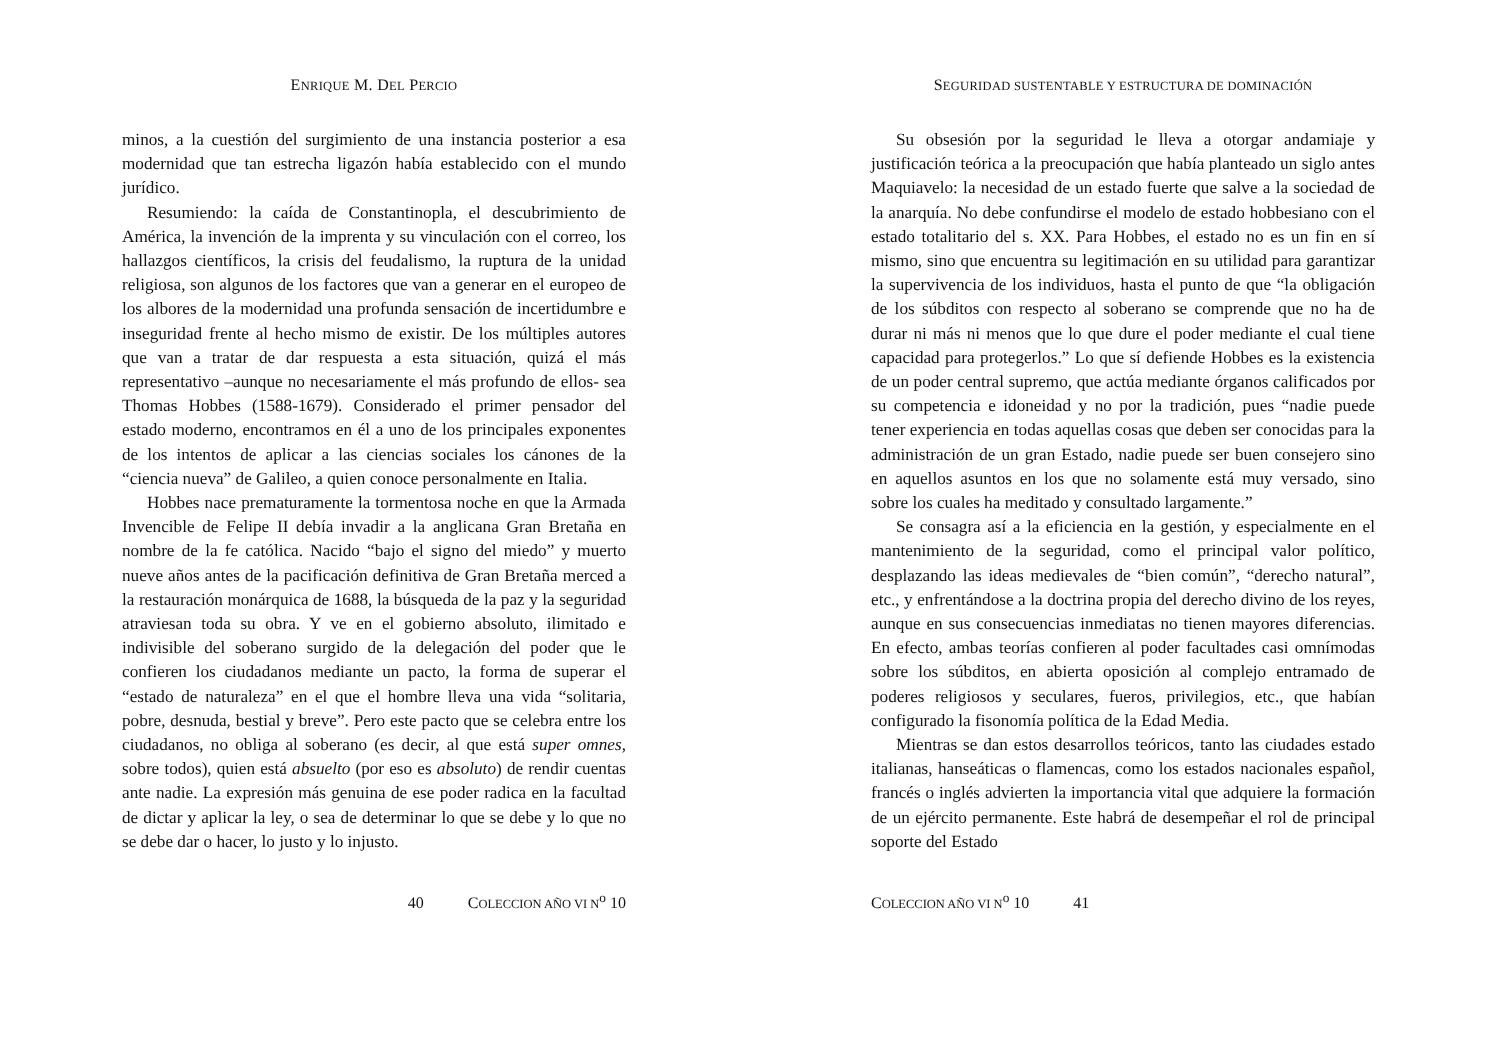ENRIQUE M. DEL PERCIO
minos, a la cuestión del surgimiento de una instancia posterior a esa modernidad que tan estrecha ligazón había establecido con el mundo jurídico.
Resumiendo: la caída de Constantinopla, el descubrimiento de América, la invención de la imprenta y su vinculación con el correo, los hallazgos científicos, la crisis del feudalismo, la ruptura de la unidad religiosa, son algunos de los factores que van a generar en el europeo de los albores de la modernidad una profunda sensación de incertidumbre e inseguridad frente al hecho mismo de existir. De los múltiples autores que van a tratar de dar respuesta a esta situación, quizá el más representativo –aunque no necesariamente el más profundo de ellos- sea Thomas Hobbes (1588-1679). Considerado el primer pensador del estado moderno, encontramos en él a uno de los principales exponentes de los intentos de aplicar a las ciencias sociales los cánones de la “ciencia nueva” de Galileo, a quien conoce personalmente en Italia.
Hobbes nace prematuramente la tormentosa noche en que la Armada Invencible de Felipe II debía invadir a la anglicana Gran Bretaña en nombre de la fe católica. Nacido “bajo el signo del miedo” y muerto nueve años antes de la pacificación definitiva de Gran Bretaña merced a la restauración monárquica de 1688, la búsqueda de la paz y la seguridad atraviesan toda su obra. Y ve en el gobierno absoluto, ilimitado e indivisible del soberano surgido de la delegación del poder que le confieren los ciudadanos mediante un pacto, la forma de superar el “estado de naturaleza” en el que el hombre lleva una vida “solitaria, pobre, desnuda, bestial y breve”. Pero este pacto que se celebra entre los ciudadanos, no obliga al soberano (es decir, al que está super omnes, sobre todos), quien está absuelto (por eso es absoluto) de rendir cuentas ante nadie. La expresión más genuina de ese poder radica en la facultad de dictar y aplicar la ley, o sea de determinar lo que se debe y lo que no se debe dar o hacer, lo justo y lo injusto.
40 COLECCION AÑO VI N<sup>o</sup> 10
SEGURIDAD SUSTENTABLE Y ESTRUCTURA DE DOMINACIÓN
Su obsesión por la seguridad le lleva a otorgar andamiaje y justificación teórica a la preocupación que había planteado un siglo antes Maquiavelo: la necesidad de un estado fuerte que salve a la sociedad de la anarquía. No debe confundirse el modelo de estado hobbesiano con el estado totalitario del s. XX. Para Hobbes, el estado no es un fin en sí mismo, sino que encuentra su legitimación en su utilidad para garantizar la supervivencia de los individuos, hasta el punto de que “la obligación de los súbditos con respecto al soberano se comprende que no ha de durar ni más ni menos que lo que dure el poder mediante el cual tiene capacidad para protegerlos.” Lo que sí defiende Hobbes es la existencia de un poder central supremo, que actúa mediante órganos calificados por su competencia e idoneidad y no por la tradición, pues “nadie puede tener experiencia en todas aquellas cosas que deben ser conocidas para la administración de un gran Estado, nadie puede ser buen consejero sino en aquellos asuntos en los que no solamente está muy versado, sino sobre los cuales ha meditado y consultado largamente.”
Se consagra así a la eficiencia en la gestión, y especialmente en el mantenimiento de la seguridad, como el principal valor político, desplazando las ideas medievales de “bien común”, “derecho natural”, etc., y enfrentándose a la doctrina propia del derecho divino de los reyes, aunque en sus consecuencias inmediatas no tienen mayores diferencias. En efecto, ambas teorías confieren al poder facultades casi omnímodas sobre los súbditos, en abierta oposición al complejo entramado de poderes religiosos y seculares, fueros, privilegios, etc., que habían configurado la fisonomía política de la Edad Media.
Mientras se dan estos desarrollos teóricos, tanto las ciudades estado italianas, hanseáticas o flamencas, como los estados nacionales español, francés o inglés advierten la importancia vital que adquiere la formación de un ejército permanente. Este habrá de desempeñar el rol de principal soporte del Estado
COLECCION AÑO VI N<sup>o</sup> 10 41